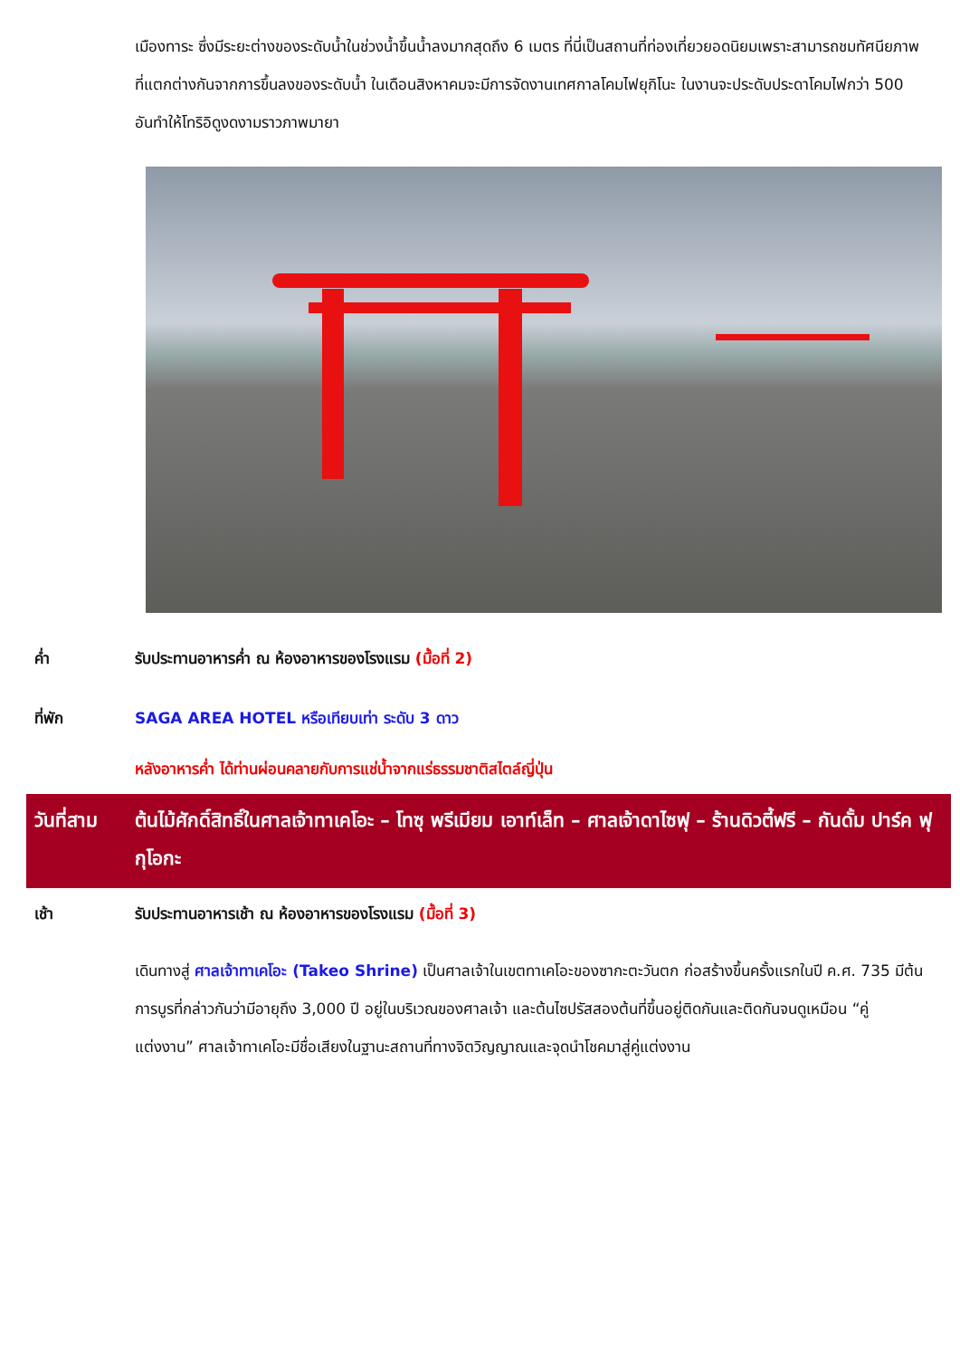เมืองทาระ ซึ่งมีระยะต่างของระดับน้ำในช่วงน้ำขึ้นน้ำลงมากสุดถึง 6 เมตร ที่นี่เป็นสถานที่ท่องเที่ยวยอดนิยมเพราะสามารถชมทัศนียภาพที่แตกต่างกันจากการขึ้นลงของระดับน้ำ ในเดือนสิงหาคมจะมีการจัดงานเทศกาลโคมไฟยุกิโนะ ในงานจะประดับประดาโคมไฟกว่า 500 อันทำให้โทริอิดูงดงามราวภาพมายา
ค่ำ รับประทานอาหารค่ำ ณ ห้องอาหารของโรงแรม (มื้อที่ 2)
ที่พัก SAGA AREA HOTEL หรือเทียบเท่า ระดับ 3 ดาว
หลังอาหารค่ำ ได้ท่านผ่อนคลายกับการแช่น้ำจากแร่ธรรมชาติสไตล์ญี่ปุ่น
วันที่สาม
ต้นไม้ศักดิ์สิทธิ์ในศาลเจ้าทาเคโอะ – โทซุ พรีเมียม เอาท์เล็ท – ศาลเจ้าดาไซฟุ – ร้านดิวตี้ฟรี – กันดั้ม ปาร์ค ฟุกุโอกะ
เช้า รับประทานอาหารเช้า ณ ห้องอาหารของโรงแรม (มื้อที่ 3)
เดินทางสู่ ศาลเจ้าทาเคโอะ (Takeo Shrine) เป็นศาลเจ้าในเขตทาเคโอะของซากะตะวันตก ก่อสร้างขึ้นครั้งแรกในปี ค.ศ. 735 มีต้นการบูรที่กล่าวกันว่ามีอายุถึง 3,000 ปี อยู่ในบริเวณของศาลเจ้า และต้นไซปรัสสองต้นที่ขึ้นอยู่ติดกันและติดกันจนดูเหมือน “คู่แต่งงาน” ศาลเจ้าทาเคโอะมีชื่อเสียงในฐานะสถานที่ทางจิตวิญญาณและจุดนำโชคมาสู่คู่แต่งงาน